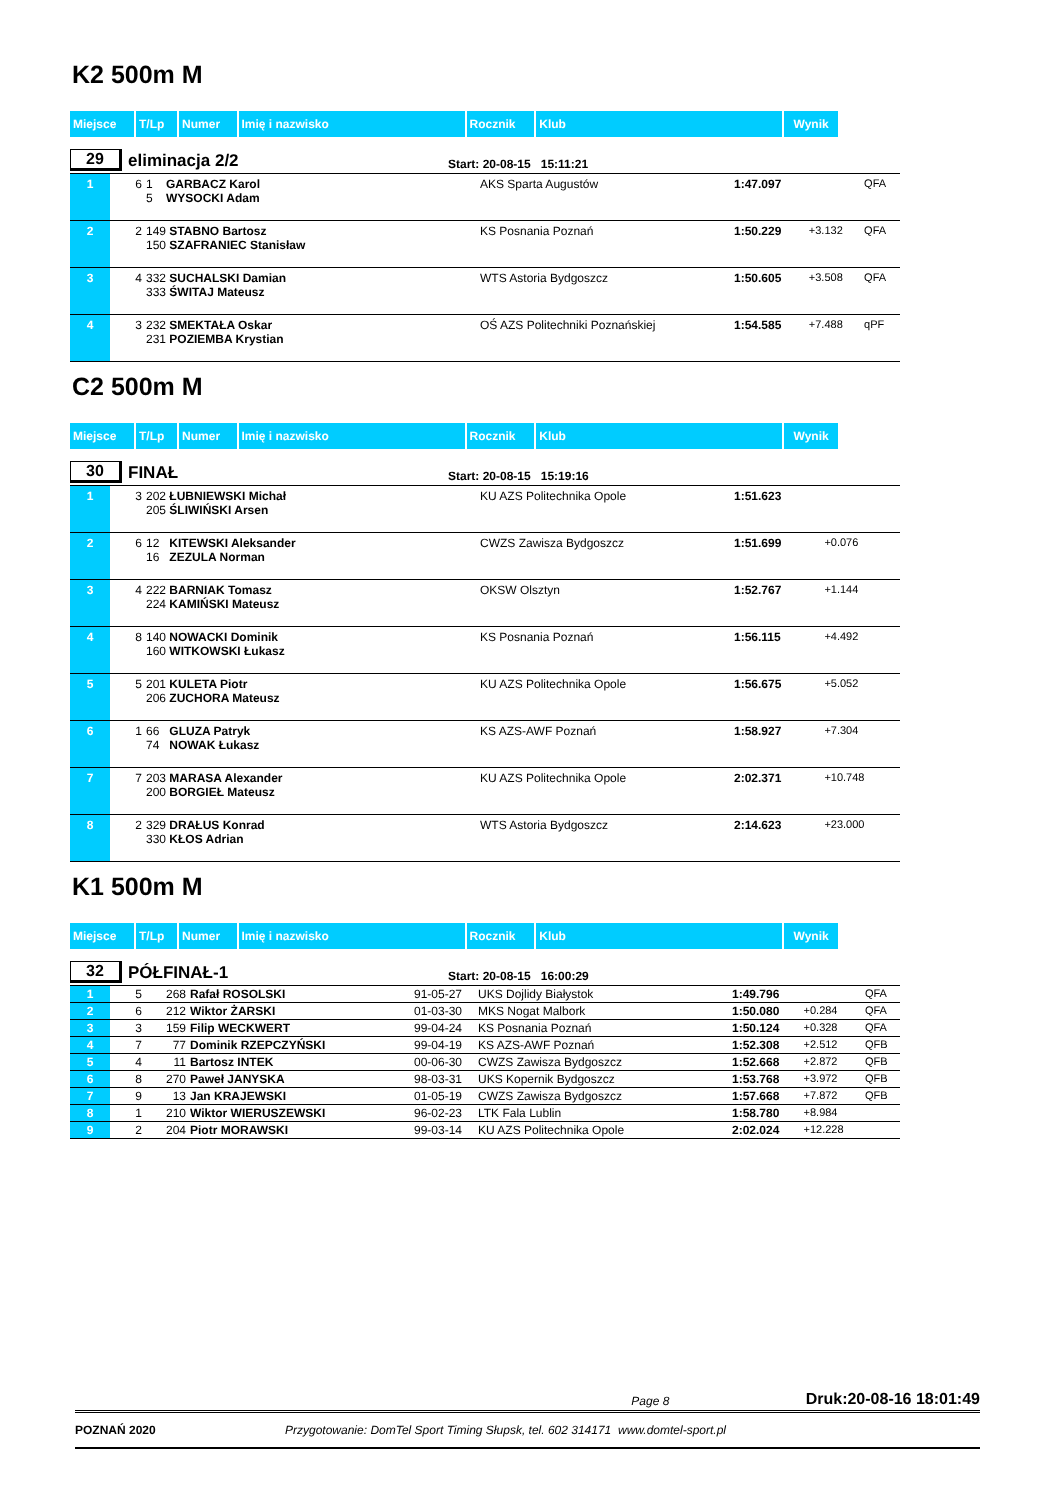K2 500m M
| Miejsce | T/Lp | Numer | Imię i nazwisko | Rocznik | Klub | Wynik |
29
eliminacja 2/2
Start: 20-08-15 15:11:21
| 1 | 6 | 1 GARBACZ Karol 5 WYSOCKI Adam | AKS Sparta Augustów | 1:47.097 | | QFA |
| 2 | 2 | 149 STABNO Bartosz 150 SZAFRANIEC Stanisław | KS Posnania Poznań | 1:50.229 | +3.132 | QFA |
| 3 | 4 | 332 SUCHALSKI Damian 333 ŚWITAJ Mateusz | WTS Astoria Bydgoszcz | 1:50.605 | +3.508 | QFA |
| 4 | 3 | 232 SMEKTAŁA Oskar 231 POZIEMBA Krystian | OŚ AZS Politechniki Poznańskiej | 1:54.585 | +7.488 | qPF |
C2 500m M
| Miejsce | T/Lp | Numer | Imię i nazwisko | Rocznik | Klub | Wynik |
30
FINAŁ
Start: 20-08-15 15:19:16
| 1 | 3 | 202 ŁUBNIEWSKI Michał 205 ŚLIWIŃSKI Arsen | KU AZS Politechnika Opole | 1:51.623 | |
| 2 | 6 | 12 KITEWSKI Aleksander 16 ZEZULA Norman | CWZS Zawisza Bydgoszcz | 1:51.699 | +0.076 |
| 3 | 4 | 222 BARNIAK Tomasz 224 KAMIŃSKI Mateusz | OKSW Olsztyn | 1:52.767 | +1.144 |
| 4 | 8 | 140 NOWACKI Dominik 160 WITKOWSKI Łukasz | KS Posnania Poznań | 1:56.115 | +4.492 |
| 5 | 5 | 201 KULETA Piotr 206 ZUCHORA Mateusz | KU AZS Politechnika Opole | 1:56.675 | +5.052 |
| 6 | 1 | 66 GLUZA Patryk 74 NOWAK Łukasz | KS AZS-AWF Poznań | 1:58.927 | +7.304 |
| 7 | 7 | 203 MARASA Alexander 200 BORGIEŁ Mateusz | KU AZS Politechnika Opole | 2:02.371 | +10.748 |
| 8 | 2 | 329 DRAŁUS Konrad 330 KŁOS Adrian | WTS Astoria Bydgoszcz | 2:14.623 | +23.000 |
K1 500m M
| Miejsce | T/Lp | Numer | Imię i nazwisko | Rocznik | Klub | Wynik |
32
PÓŁFINAŁ-1
Start: 20-08-15 16:00:29
| 1 | 5 | 268 | Rafał ROSOLSKI | 91-05-27 | UKS Dojlidy Białystok | 1:49.796 | | QFA |
| 2 | 6 | 212 | Wiktor ŻARSKI | 01-03-30 | MKS Nogat Malbork | 1:50.080 | +0.284 | QFA |
| 3 | 3 | 159 | Filip WECKWERT | 99-04-24 | KS Posnania Poznań | 1:50.124 | +0.328 | QFA |
| 4 | 7 | 77 | Dominik RZEPCZYŃSKI | 99-04-19 | KS AZS-AWF Poznań | 1:52.308 | +2.512 | QFB |
| 5 | 4 | 11 | Bartosz INTEK | 00-06-30 | CWZS Zawisza Bydgoszcz | 1:52.668 | +2.872 | QFB |
| 6 | 8 | 270 | Paweł JANYSKA | 98-03-31 | UKS Kopernik Bydgoszcz | 1:53.768 | +3.972 | QFB |
| 7 | 9 | 13 | Jan KRAJEWSKI | 01-05-19 | CWZS Zawisza Bydgoszcz | 1:57.668 | +7.872 | QFB |
| 8 | 1 | 210 | Wiktor WIERUSZEWSKI | 96-02-23 | LTK Fala Lublin | 1:58.780 | +8.984 | |
| 9 | 2 | 204 | Piotr MORAWSKI | 99-03-14 | KU AZS Politechnika Opole | 2:02.024 | +12.228 | |
Page 8 Druk:20-08-16 18:01:49
POZNAŃ 2020 Przygotowanie: DomTel Sport Timing Słupsk, tel. 602 314171 www.domtel-sport.pl